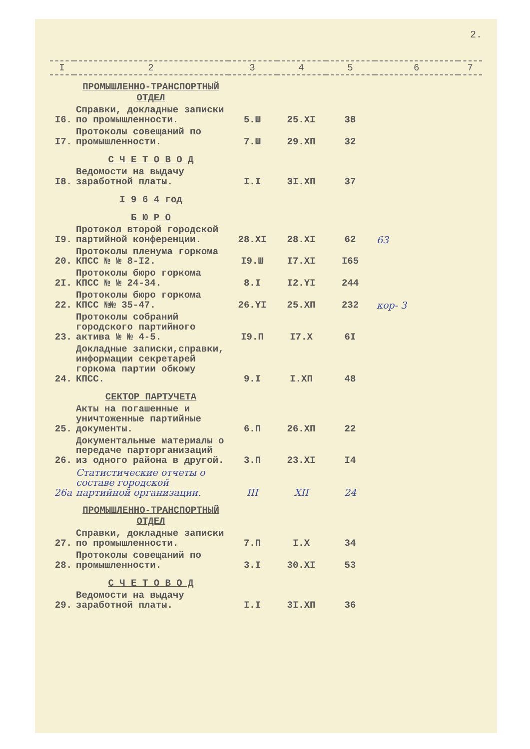2.
| I | 2 | 3 | 4 | 5 | 6 | 7 |
| --- | --- | --- | --- | --- | --- | --- |
| | ПРОМЫШЛЕННО-ТРАНСПОРТНЫЙ ОТДЕЛ | | | | | |
| I6. | Справки, докладные записки по промышленности. | 5.Ш | 25.XI | 38 | | |
| I7. | Протоколы совещаний по промышленности. | 7.Ш | 29.XП | 32 | | |
| | С Ч Е Т О В О Д | | | | | |
| I8. | Ведомости на выдачу заработной платы. | I.I | 3I.XП | 37 | | |
| | I 9 6 4 год | | | | | |
| | Б Ю Р О | | | | | |
| I9. | Протокол второй городской партийной конференции. | 28.XI | 28.XI | 62 | 63 | |
| 20. | Протоколы пленума горкома КПСС № № 8-I2. | I9.Ш | I7.XI | I65 | | |
| 2I. | Протоколы бюро горкома КПСС № № 24-34. | 8.I | I2.YI | 244 | | |
| 22. | Протоколы бюро горкома КПСС №№ 35-47. | 26.YI | 25.XП | 232 | кор- 3 | |
| 23. | Протоколы собраний городского партийного актива № № 4-5. | I9.П | I7.X | 6I | | |
| 24. | Докладные записки,справки, информации секретарей горкома партии обкому КПСС. | 9.I | I.XП | 48 | | |
| | СЕКТОР ПАРТУЧЕТА | | | | | |
| 25. | Акты на погашенные и уничтоженные партийные документы. | 6.П | 26.XП | 22 | | |
| 26. | Документальные материалы о передаче парторганизаций из одного района в другой. | 3.П | 23.XI | I4 | | |
| 26а | Статистические отчеты о составе городской партийной организации. | III | XII | 24 | | |
| | ПРОМЫШЛЕННО-ТРАНСПОРТНЫЙ ОТДЕЛ | | | | | |
| 27. | Справки, докладные записки по промышленности. | 7.П | I.X | 34 | | |
| 28. | Протоколы совещаний по промышленности. | 3.I | 30.XI | 53 | | |
| | С Ч Е Т О В О Д | | | | | |
| 29. | Ведомости на выдачу заработной платы. | I.I | 3I.XП | 36 | | |